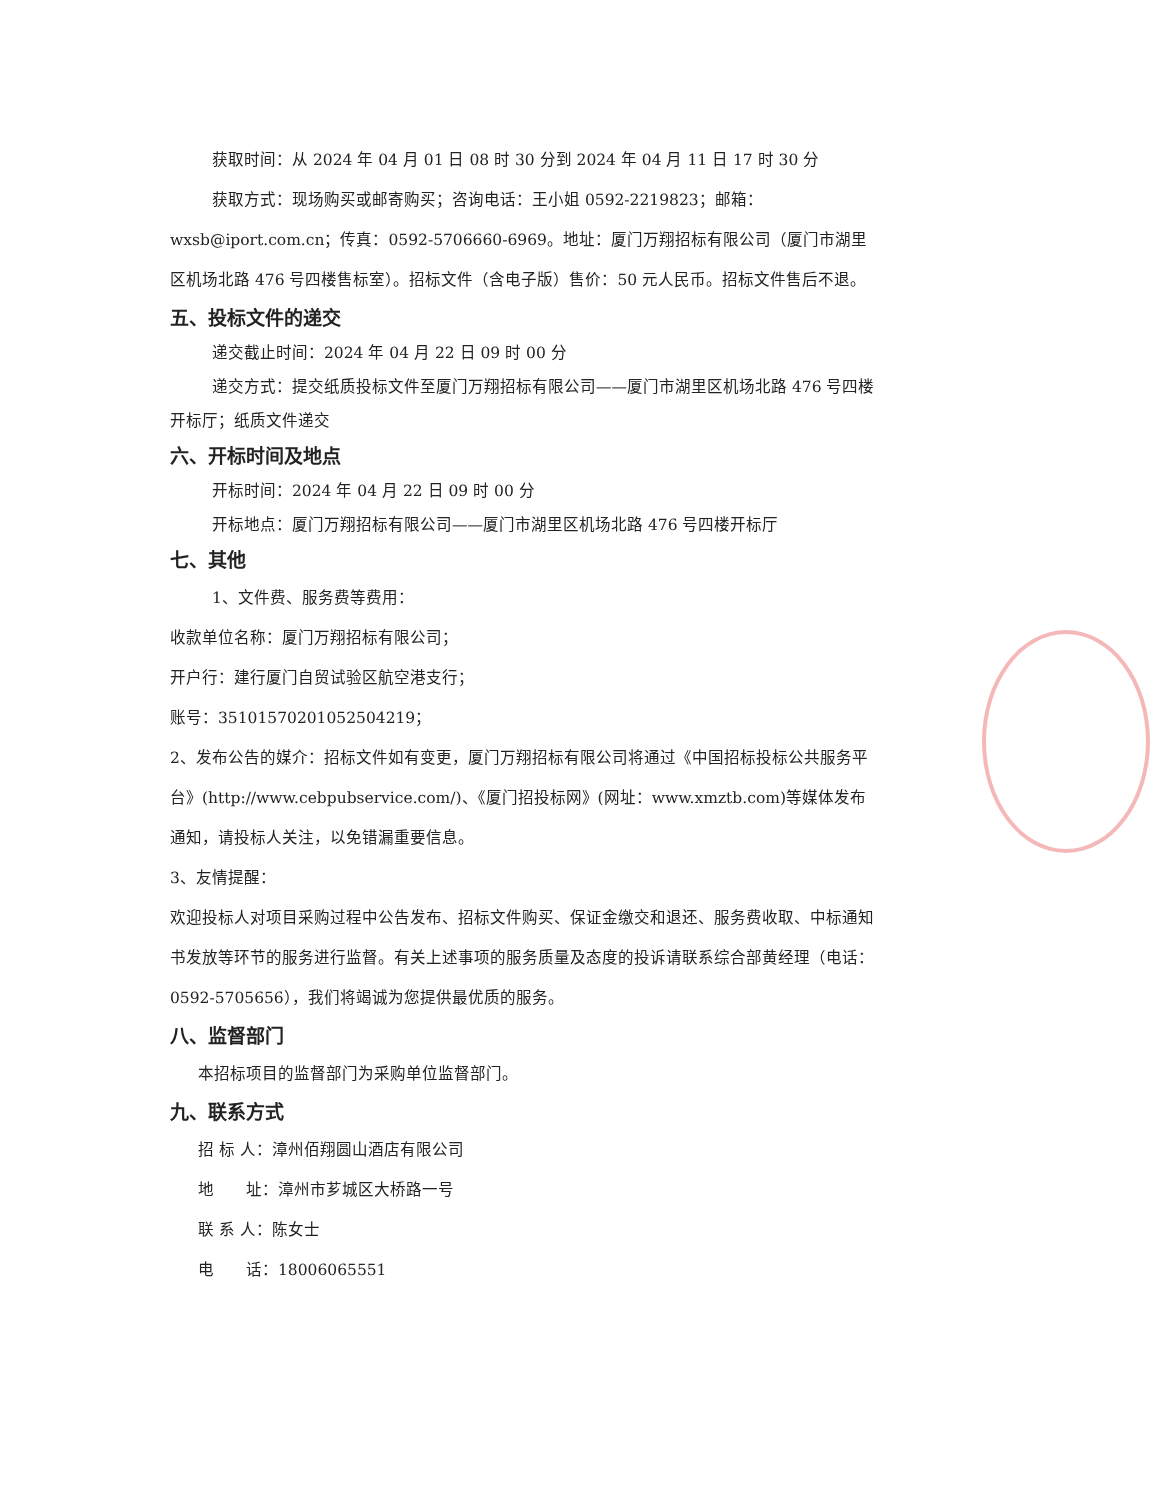获取时间：从 2024 年 04 月 01 日 08 时 30 分到 2024 年 04 月 11 日 17 时 30 分
获取方式：现场购买或邮寄购买；咨询电话：王小姐 0592-2219823；邮箱：wxsb@iport.com.cn；传真：0592-5706660-6969。地址：厦门万翔招标有限公司（厦门市湖里区机场北路 476 号四楼售标室）。招标文件（含电子版）售价：50 元人民币。招标文件售后不退。
五、投标文件的递交
递交截止时间：2024 年 04 月 22 日 09 时 00 分
递交方式：提交纸质投标文件至厦门万翔招标有限公司——厦门市湖里区机场北路 476 号四楼开标厅；纸质文件递交
六、开标时间及地点
开标时间：2024 年 04 月 22 日 09 时 00 分
开标地点：厦门万翔招标有限公司——厦门市湖里区机场北路 476 号四楼开标厅
七、其他
1、文件费、服务费等费用：
收款单位名称：厦门万翔招标有限公司；
开户行：建行厦门自贸试验区航空港支行；
账号：35101570201052504219；
2、发布公告的媒介：招标文件如有变更，厦门万翔招标有限公司将通过《中国招标投标公共服务平台》(http://www.cebpubservice.com/)、《厦门招投标网》(网址：www.xmztb.com)等媒体发布通知，请投标人关注，以免错漏重要信息。
3、友情提醒：
欢迎投标人对项目采购过程中公告发布、招标文件购买、保证金缴交和退还、服务费收取、中标通知书发放等环节的服务进行监督。有关上述事项的服务质量及态度的投诉请联系综合部黄经理（电话：0592-5705656），我们将竭诚为您提供最优质的服务。
八、监督部门
本招标项目的监督部门为采购单位监督部门。
九、联系方式
招 标 人：漳州佰翔圆山酒店有限公司
地　　址：漳州市芗城区大桥路一号
联 系 人：陈女士
电　　话：18006065551